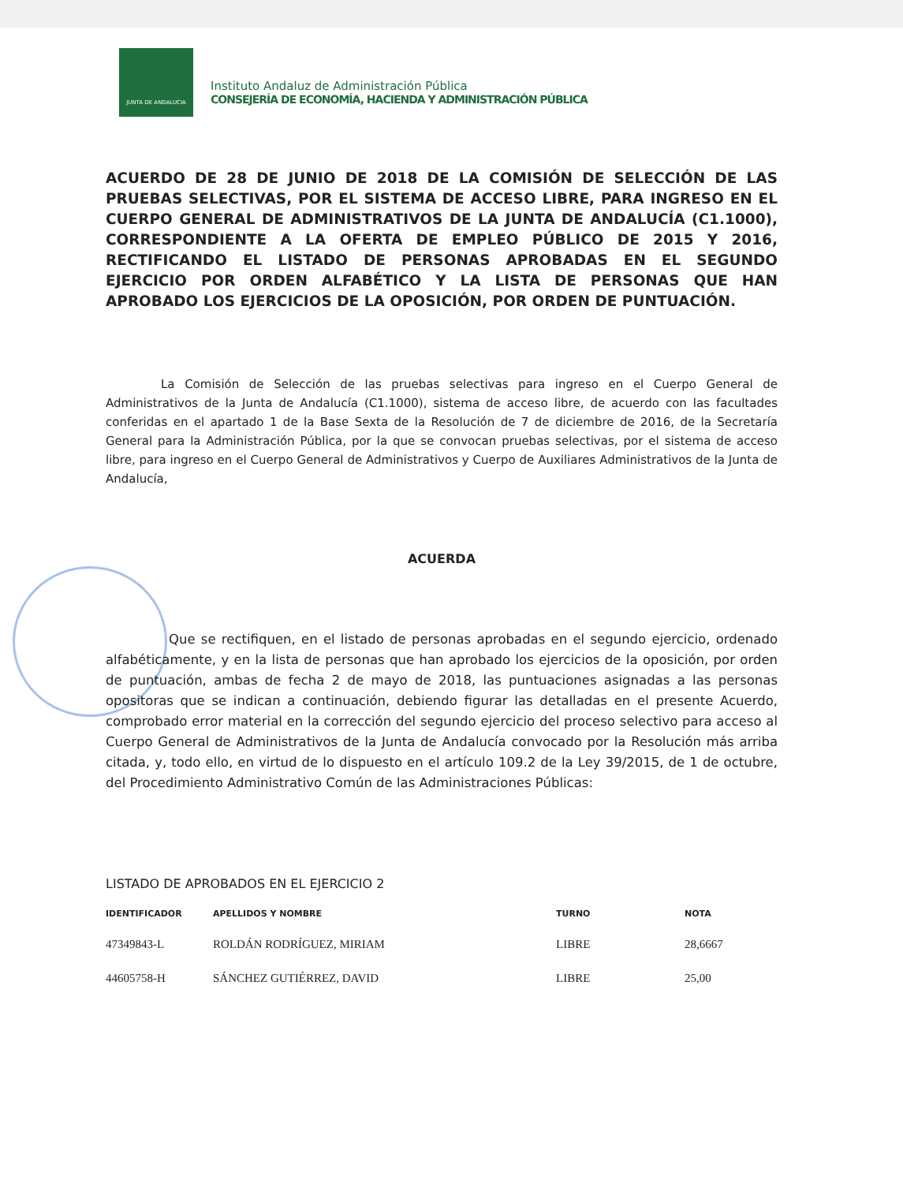JUNTA DE ANDALUCIA
Instituto Andaluz de Administración Pública
CONSEJERÍA DE ECONOMÍA, HACIENDA Y ADMINISTRACIÓN PÚBLICA
ACUERDO DE 28 DE JUNIO DE 2018 DE LA COMISIÓN DE SELECCIÓN DE LAS PRUEBAS SELECTIVAS, POR EL SISTEMA DE ACCESO LIBRE, PARA INGRESO EN EL CUERPO GENERAL DE ADMINISTRATIVOS DE LA JUNTA DE ANDALUCÍA (C1.1000), CORRESPONDIENTE A LA OFERTA DE EMPLEO PÚBLICO DE 2015 Y 2016, RECTIFICANDO EL LISTADO DE PERSONAS APROBADAS EN EL SEGUNDO EJERCICIO POR ORDEN ALFABÉTICO Y LA LISTA DE PERSONAS QUE HAN APROBADO LOS EJERCICIOS DE LA OPOSICIÓN, POR ORDEN DE PUNTUACIÓN.
La Comisión de Selección de las pruebas selectivas para ingreso en el Cuerpo General de Administrativos de la Junta de Andalucía (C1.1000), sistema de acceso libre, de acuerdo con las facultades conferidas en el apartado 1 de la Base Sexta de la Resolución de 7 de diciembre de 2016, de la Secretaría General para la Administración Pública, por la que se convocan pruebas selectivas, por el sistema de acceso libre, para ingreso en el Cuerpo General de Administrativos y Cuerpo de Auxiliares Administrativos de la Junta de Andalucía,
ACUERDA
Que se rectifiquen, en el listado de personas aprobadas en el segundo ejercicio, ordenado alfabéticamente, y en la lista de personas que han aprobado los ejercicios de la oposición, por orden de puntuación, ambas de fecha 2 de mayo de 2018, las puntuaciones asignadas a las personas opositoras que se indican a continuación, debiendo figurar las detalladas en el presente Acuerdo, comprobado error material en la corrección del segundo ejercicio del proceso selectivo para acceso al Cuerpo General de Administrativos de la Junta de Andalucía convocado por la Resolución más arriba citada, y, todo ello, en virtud de lo dispuesto en el artículo 109.2 de la Ley 39/2015, de 1 de octubre, del Procedimiento Administrativo Común de las Administraciones Públicas:
LISTADO DE APROBADOS EN EL EJERCICIO 2
| IDENTIFICADOR | APELLIDOS Y NOMBRE | TURNO | NOTA |
| --- | --- | --- | --- |
| 47349843-L | ROLDÁN RODRÍGUEZ, MIRIAM | LIBRE | 28,6667 |
| 44605758-H | SÁNCHEZ GUTIÉRREZ, DAVID | LIBRE | 25,00 |